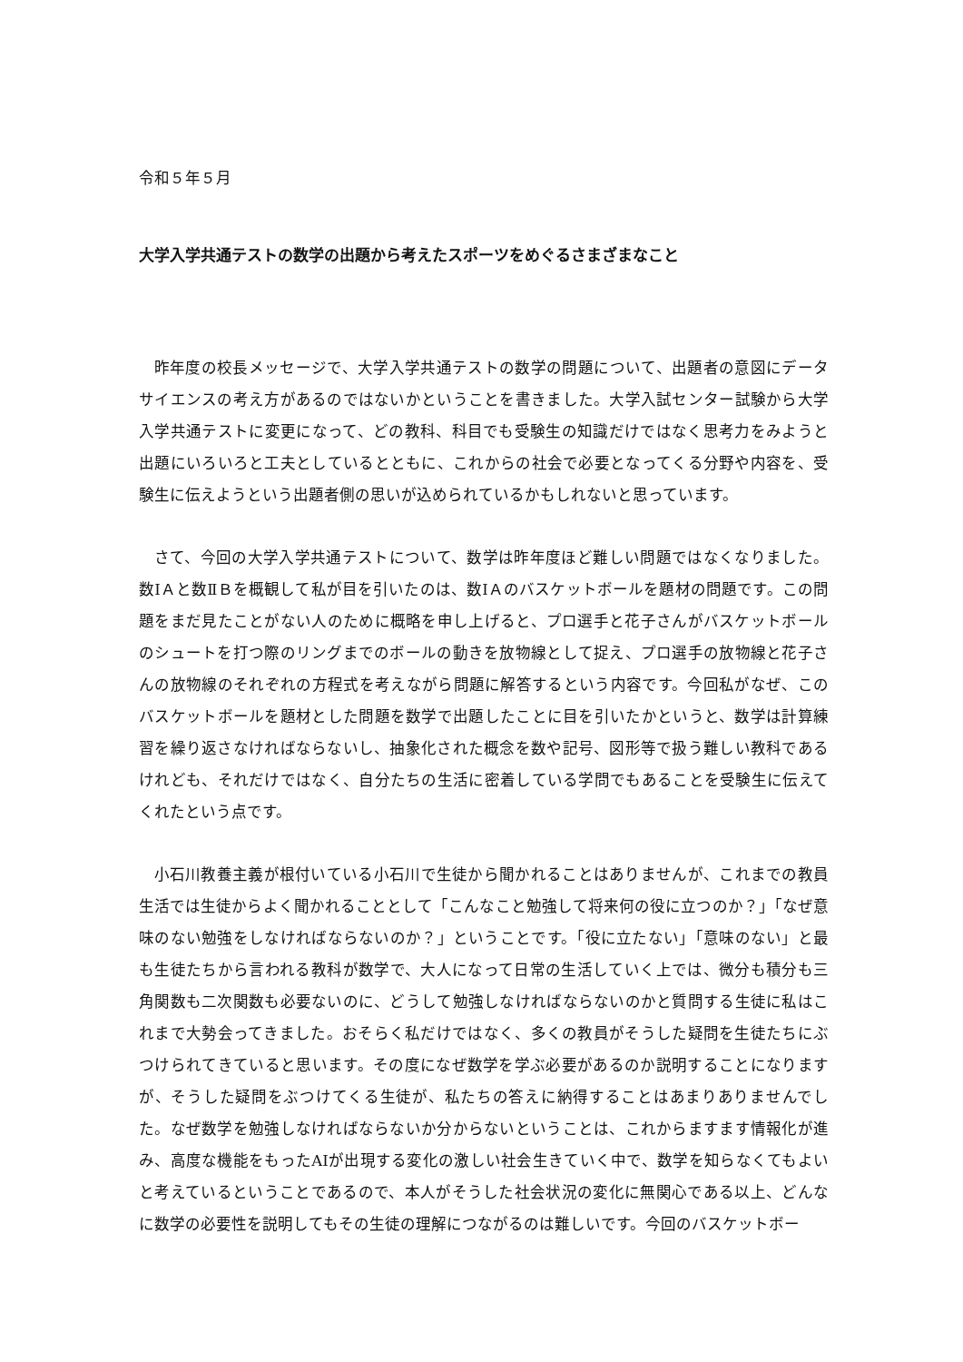令和５年５月
大学入学共通テストの数学の出題から考えたスポーツをめぐるさまざまなこと
昨年度の校長メッセージで、大学入学共通テストの数学の問題について、出題者の意図にデータサイエンスの考え方があるのではないかということを書きました。大学入試センター試験から大学入学共通テストに変更になって、どの教科、科目でも受験生の知識だけではなく思考力をみようと出題にいろいろと工夫としているとともに、これからの社会で必要となってくる分野や内容を、受験生に伝えようという出題者側の思いが込められているかもしれないと思っています。
さて、今回の大学入学共通テストについて、数学は昨年度ほど難しい問題ではなくなりました。数ⅠＡと数ⅡＢを概観して私が目を引いたのは、数ⅠＡのバスケットボールを題材の問題です。この問題をまだ見たことがない人のために概略を申し上げると、プロ選手と花子さんがバスケットボールのシュートを打つ際のリングまでのボールの動きを放物線として捉え、プロ選手の放物線と花子さんの放物線のそれぞれの方程式を考えながら問題に解答するという内容です。今回私がなぜ、このバスケットボールを題材とした問題を数学で出題したことに目を引いたかというと、数学は計算練習を繰り返さなければならないし、抽象化された概念を数や記号、図形等で扱う難しい教科であるけれども、それだけではなく、自分たちの生活に密着している学問でもあることを受験生に伝えてくれたという点です。
小石川教養主義が根付いている小石川で生徒から聞かれることはありませんが、これまでの教員生活では生徒からよく聞かれることとして「こんなこと勉強して将来何の役に立つのか？」「なぜ意味のない勉強をしなければならないのか？」ということです。「役に立たない」「意味のない」と最も生徒たちから言われる教科が数学で、大人になって日常の生活していく上では、微分も積分も三角関数も二次関数も必要ないのに、どうして勉強しなければならないのかと質問する生徒に私はこれまで大勢会ってきました。おそらく私だけではなく、多くの教員がそうした疑問を生徒たちにぶつけられてきていると思います。その度になぜ数学を学ぶ必要があるのか説明することになりますが、そうした疑問をぶつけてくる生徒が、私たちの答えに納得することはあまりありませんでした。なぜ数学を勉強しなければならないか分からないということは、これからますます情報化が進み、高度な機能をもったAIが出現する変化の激しい社会生きていく中で、数学を知らなくてもよいと考えているということであるので、本人がそうした社会状況の変化に無関心である以上、どんなに数学の必要性を説明してもその生徒の理解につながるのは難しいです。今回のバスケットボー